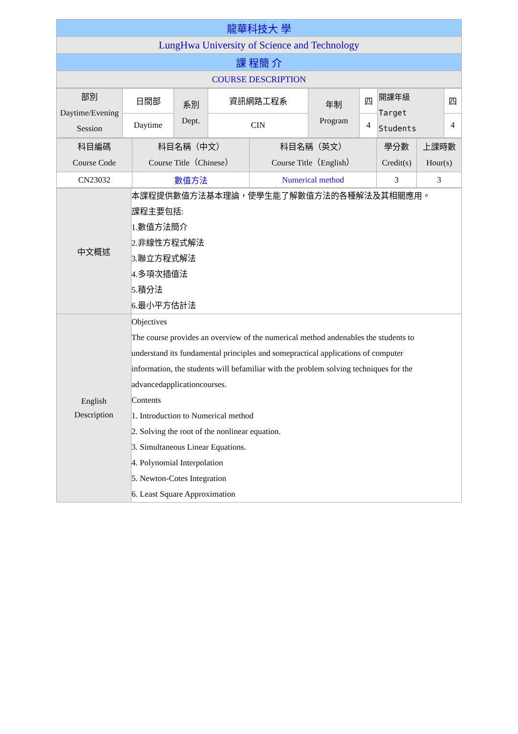| 龍華科技大 學 |
| LungHwa University of Science and Technology |
| 課 程簡 介 |
| COURSE DESCRIPTION |
| 部別 Daytime/Evening Session | 日間部 | 系別 Dept. | 資訊網路工程系 | 年制 Program | 四 | 開課年級 Target Students | 四 |
| | Daytime | | CIN | | 4 | | 4 |
| 科目編碼 Course Code | 科目名稱（中文） Course Title（Chinese） | 科目名稱（英文） Course Title（English） | 學分數 Credit(s) | 上課時數 Hour(s) |
| CN23032 | 數值方法 | Numerical method | 3 | 3 |
| 中文概述 | 本課程提供數值方法基本理論，使學生能了解數值方法的各種解法及其相關應用。 課程主要包括: 1.數值方法簡介 2.非線性方程式解法 3.聯立方程式解法 4.多項次插值法 5.積分法 6.最小平方估計法 |
| English Description | Objectives The course provides an overview of the numerical method andenables the students to understand its fundamental principles and somepractical applications of computer information, the students will befamiliar with the problem solving techniques for the advancedapplicationcourses. Contents 1. Introduction to Numerical method 2. Solving the root of the nonlinear equation. 3. Simultaneous Linear Equations. 4. Polynomial Interpolation 5. Newton-Cotes Integration 6. Least Square Approximation |